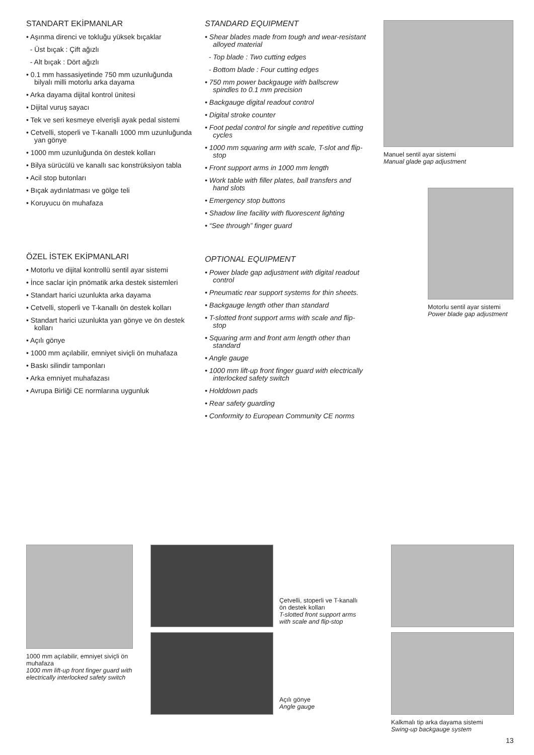STANDART EKİPMANLAR
• Aşınma direnci ve tokluğu yüksek bıçaklar
- Üst bıçak : Çift ağızlı
- Alt bıçak : Dört ağızlı
• 0.1 mm hassasiyetinde 750 mm uzunluğunda bilyalı milli motorlu arka dayama
• Arka dayama dijital kontrol ünitesi
• Dijital vuruş sayacı
• Tek ve seri kesmeye elverişli ayak pedal sistemi
• Cetvelli, stoperli ve T-kanallı 1000 mm uzunluğunda yan gönye
• 1000 mm uzunluğunda ön destek kolları
• Bilya sürücülü ve kanallı sac konstrüksiyon tabla
• Acil stop butonları
• Bıçak aydınlatması ve gölge teli
• Koruyucu ön muhafaza
ÖZEL İSTEK EKİPMANLARI
• Motorlu ve dijital kontrollü sentil ayar sistemi
• İnce saclar için pnömatik arka destek sistemleri
• Standart harici uzunlukta arka dayama
• Cetvelli, stoperli ve T-kanallı ön destek kolları
• Standart harici uzunlukta yan gönye ve ön destek kolları
• Açılı gönye
• 1000 mm açılabilir, emniyet siviçli ön muhafaza
• Baskı silindir tamponları
• Arka emniyet muhafazası
• Avrupa Birliği CE normlarına uygunluk
STANDARD EQUIPMENT
• Shear blades made from tough and wear-resistant alloyed material
- Top blade : Two cutting edges
- Bottom blade : Four cutting edges
• 750 mm power backgauge with ballscrew spindles to 0.1 mm precision
• Backgauge digital readout control
• Digital stroke counter
• Foot pedal control for single and repetitive cutting cycles
• 1000 mm squaring arm with scale, T-slot and flip-stop
• Front support arms in 1000 mm length
• Work table with filler plates, ball transfers and hand slots
• Emergency stop buttons
• Shadow line facility with fluorescent lighting
• “See through” finger guard
OPTIONAL EQUIPMENT
• Power blade gap adjustment with digital readout control
• Pneumatic rear support systems for thin sheets.
• Backgauge length other than standard
• T-slotted front support arms with scale and flip-stop
• Squaring arm and front arm length other than standard
• Angle gauge
• 1000 mm lift-up front finger guard with electrically interlocked safety switch
• Holddown pads
• Rear safety guarding
• Conformity to European Community CE norms
Manuel sentil ayar sistemi
Manual glade gap adjustment
Motorlu sentil ayar sistemi
Power blade gap adjustment
1000 mm açılabilir, emniyet siviçli ön muhafaza
1000 mm lift-up front finger guard with electrically interlocked safety switch
Çetvelli, stoperli ve T-kanallı ön destek kolları
T-slotted front support arms with scale and flip-stop
Açılı gönye
Angle gauge
Kalkmalı tip arka dayama sistemi
Swing-up backgauge system
13